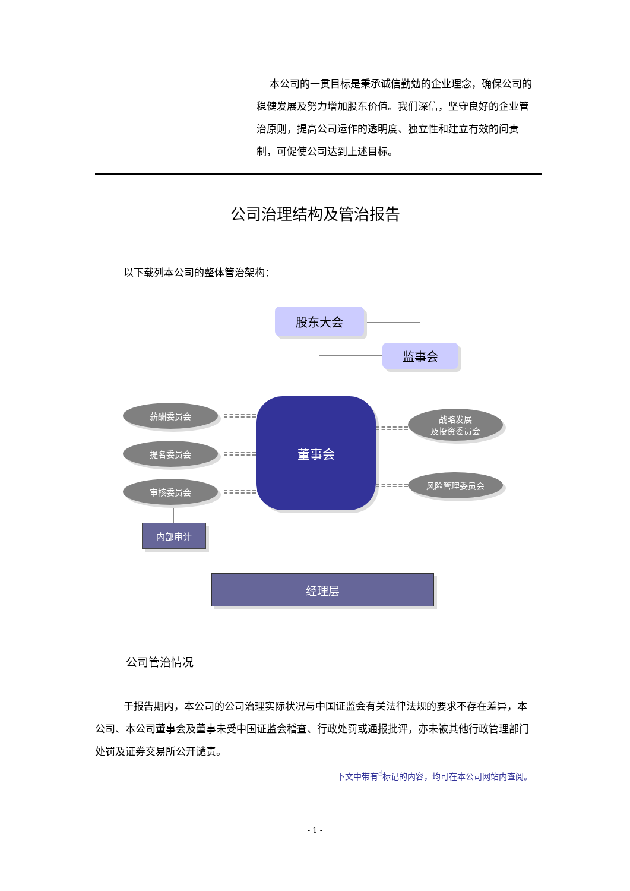本公司的一贯目标是秉承诚信勤勉的企业理念，确保公司的稳健发展及努力增加股东价值。我们深信，坚守良好的企业管治原则，提高公司运作的透明度、独立性和建立有效的问责制，可促使公司达到上述目标。
公司治理结构及管治报告
以下载列本公司的整体管治架构：
股东大会
监事会
董事会
薪酬委员会
提名委员会
审核委员会
战略发展
及投资委员会
风险管理委员会
内部审计
经理层
公司管治情况
于报告期内，本公司的公司治理实际状况与中国证监会有关法律法规的要求不存在差异，本公司、本公司董事会及董事未受中国证监会稽查、行政处罚或通报批评，亦未被其他行政管理部门处罚及证券交易所公开谴责。
下文中带有<sup>☝</sup>标记的内容，均可在本公司网站内查阅。
- 1 -